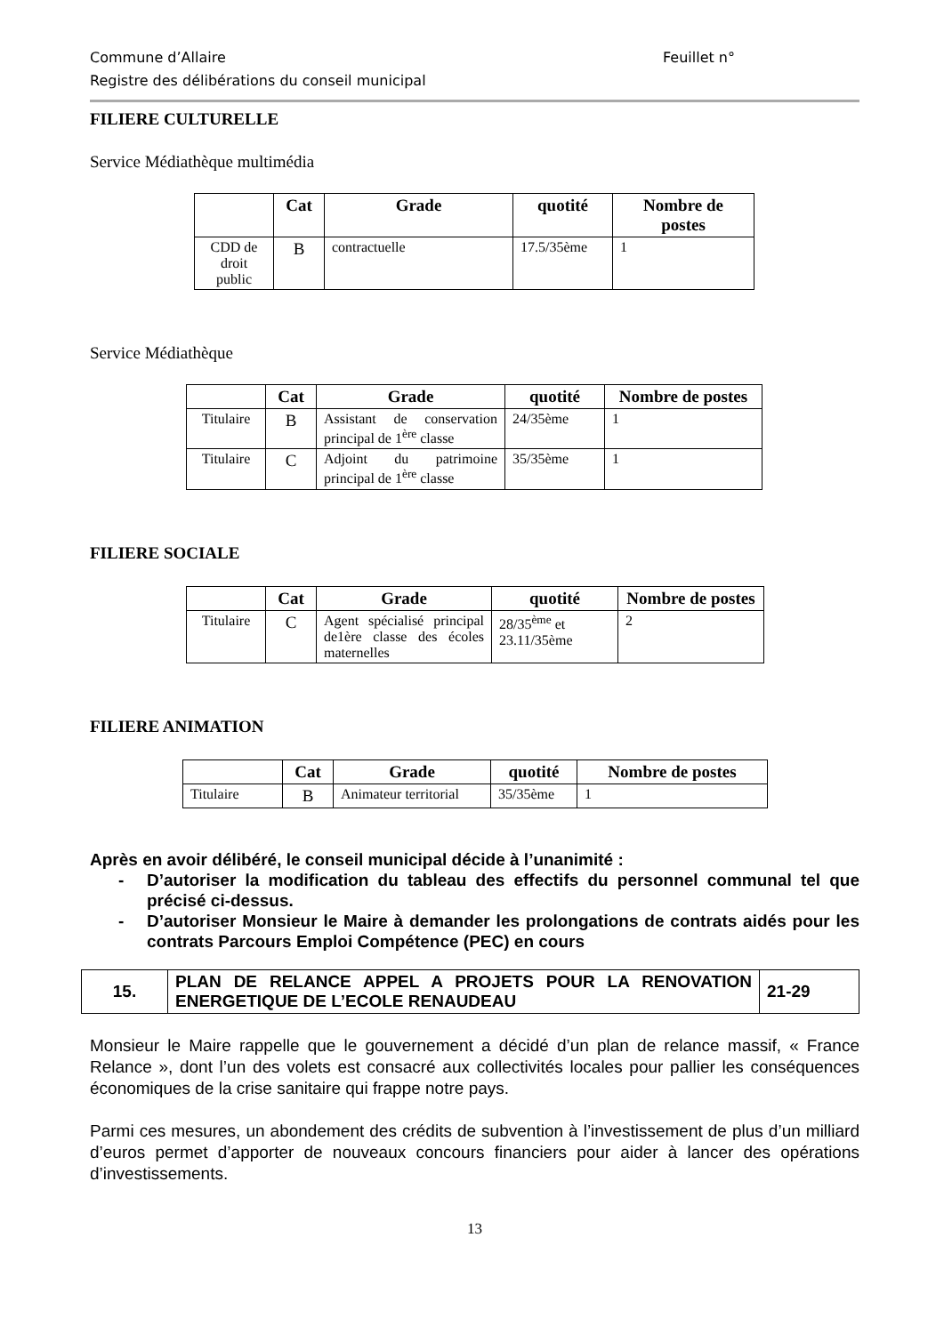Commune d’Allaire Feuillet n°
Registre des délibérations du conseil municipal
FILIERE CULTURELLE
Service Médiathèque multimédia
| | Cat | Grade | quotité | Nombre de postes |
| --- | --- | --- | --- | --- |
| CDD de droit public | B | contractuelle | 17.5/35ème | 1 |
Service Médiathèque
| | Cat | Grade | quotité | Nombre de postes |
| --- | --- | --- | --- | --- |
| Titulaire | B | Assistant de conservation principal de 1<sup>ère</sup> classe | 24/35ème | 1 |
| Titulaire | C | Adjoint du patrimoine principal de 1<sup>ère</sup> classe | 35/35ème | 1 |
FILIERE SOCIALE
| | Cat | Grade | quotité | Nombre de postes |
| --- | --- | --- | --- | --- |
| Titulaire | C | Agent spécialisé principal de1ère classe des écoles maternelles | 28/35<sup>ème</sup> et 23.11/35ème | 2 |
FILIERE ANIMATION
| | Cat | Grade | quotité | Nombre de postes |
| --- | --- | --- | --- | --- |
| Titulaire | B | Animateur territorial | 35/35ème | 1 |
Après en avoir délibéré, le conseil municipal décide à l’unanimité :
- D’autoriser la modification du tableau des effectifs du personnel communal tel que précisé ci-dessus.
- D’autoriser Monsieur le Maire à demander les prolongations de contrats aidés pour les contrats Parcours Emploi Compétence (PEC) en cours
| 15. | PLAN DE RELANCE APPEL A PROJETS POUR LA RENOVATION ENERGETIQUE DE L’ECOLE RENAUDEAU | 21-29 |
Monsieur le Maire rappelle que le gouvernement a décidé d’un plan de relance massif, « France Relance », dont l’un des volets est consacré aux collectivités locales pour pallier les conséquences économiques de la crise sanitaire qui frappe notre pays.
Parmi ces mesures, un abondement des crédits de subvention à l’investissement de plus d’un milliard d’euros permet d’apporter de nouveaux concours financiers pour aider à lancer des opérations d’investissements.
13